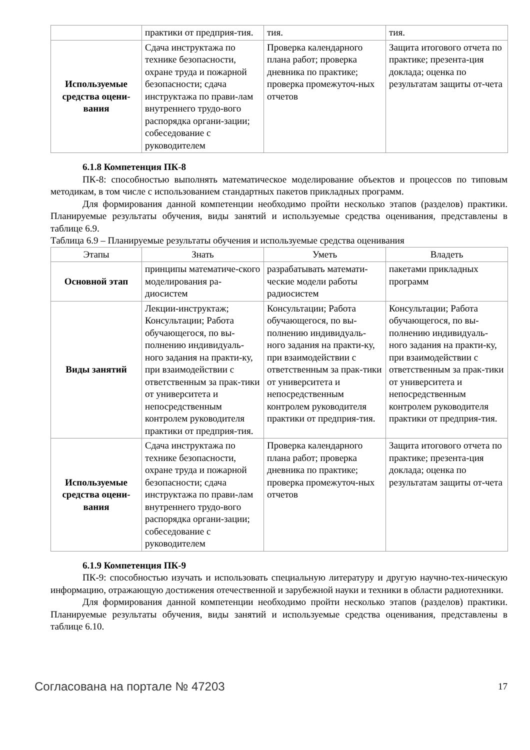| | практики от предприя-тия. | тия. | тия. |
| Используемые средства оцени-вания | Сдача инструктажа по технике безопасности, охране труда и пожарной безопасности; сдача инструктажа по прави-лам внутреннего трудо-вого распорядка органи-зации; собеседование с руководителем | Проверка календарного плана работ; проверка дневника по практике; проверка промежуточ-ных отчетов | Защита итогового отчета по практике; презента-ция доклада; оценка по результатам защиты от-чета |
6.1.8 Компетенция ПК-8
ПК-8: способностью выполнять математическое моделирование объектов и процессов по типовым методикам, в том числе с использованием стандартных пакетов прикладных программ.
Для формирования данной компетенции необходимо пройти несколько этапов (разделов) практики. Планируемые результаты обучения, виды занятий и используемые средства оценивания, представлены в таблице 6.9.
Таблица 6.9 – Планируемые результаты обучения и используемые средства оценивания
| Этапы | Знать | Уметь | Владеть |
| --- | --- | --- | --- |
| Основной этап | принципы математиче-ского моделирования ра-диосистем | разрабатывать математи-ческие модели работы радиосистем | пакетами прикладных программ |
| Виды занятий | Лекции-инструктаж; Консультации; Работа обучающегося, по вы-полнению индивидуаль-ного задания на практи-ку, при взаимодействии с ответственным за прак-тики от университета и непосредственным контролем руководителя практики от предприя-тия. | Консультации; Работа обучающегося, по вы-полнению индивидуаль-ного задания на практи-ку, при взаимодействии с ответственным за прак-тики от университета и непосредственным контролем руководителя практики от предприя-тия. | Консультации; Работа обучающегося, по вы-полнению индивидуаль-ного задания на практи-ку, при взаимодействии с ответственным за прак-тики от университета и непосредственным контролем руководителя практики от предприя-тия. |
| Используемые средства оцени-вания | Сдача инструктажа по технике безопасности, охране труда и пожарной безопасности; сдача инструктажа по прави-лам внутреннего трудо-вого распорядка органи-зации; собеседование с руководителем | Проверка календарного плана работ; проверка дневника по практике; проверка промежуточ-ных отчетов | Защита итогового отчета по практике; презента-ция доклада; оценка по результатам защиты от-чета |
6.1.9 Компетенция ПК-9
ПК-9: способностью изучать и использовать специальную литературу и другую научно-тех-ническую информацию, отражающую достижения отечественной и зарубежной науки и техники в области радиотехники.
Для формирования данной компетенции необходимо пройти несколько этапов (разделов) практики. Планируемые результаты обучения, виды занятий и используемые средства оценивания, представлены в таблице 6.10.
Согласована на портале № 47203 17